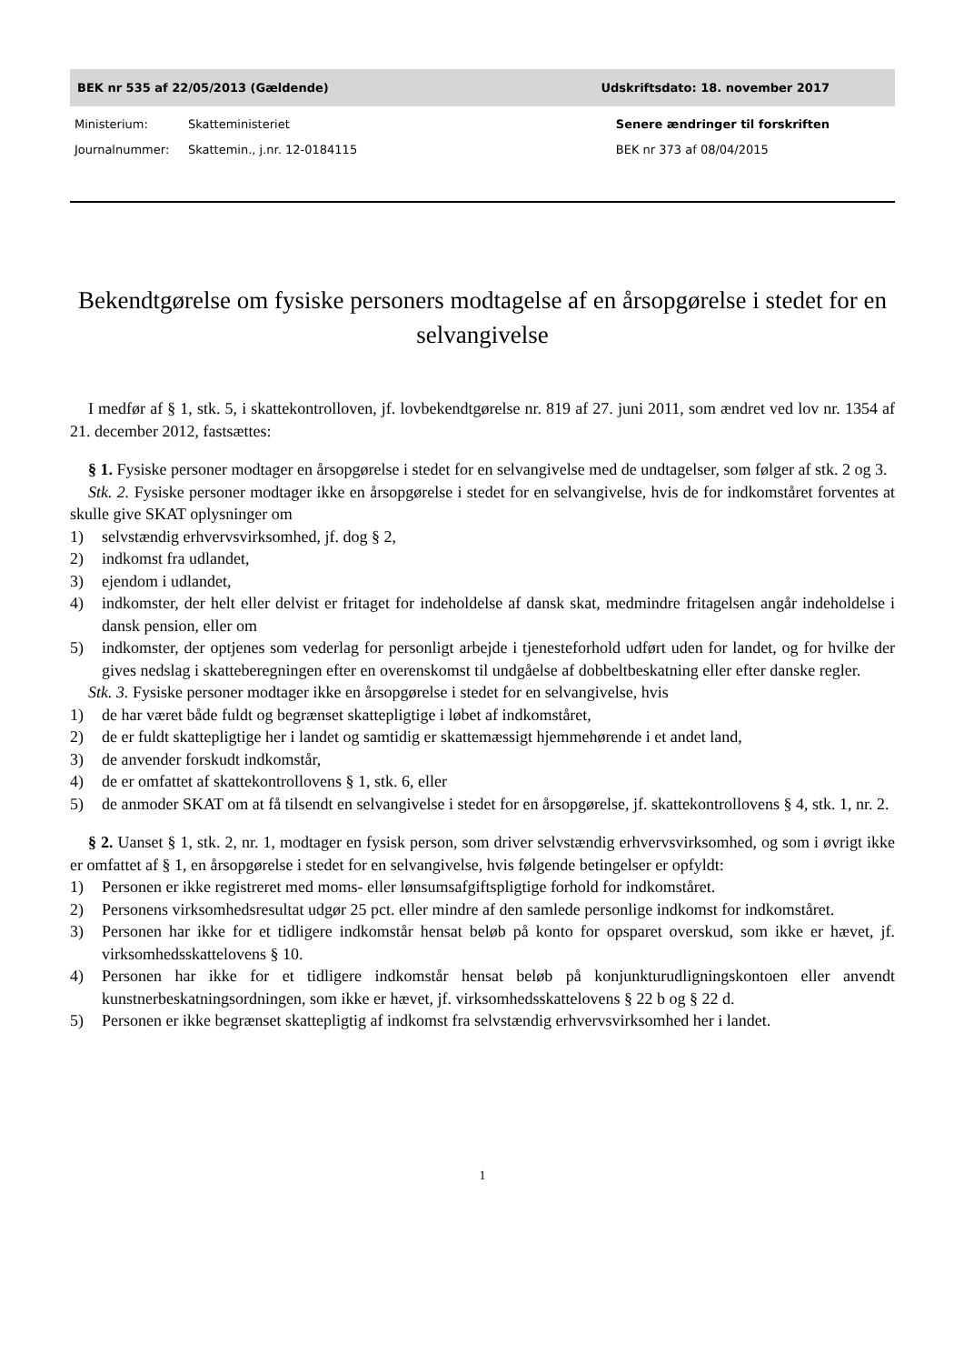BEK nr 535 af 22/05/2013 (Gældende)
Udskriftsdato: 18. november 2017
Ministerium: Skatteministeriet
Journalnummer: Skattemin., j.nr. 12-0184115
Senere ændringer til forskriften
BEK nr 373 af 08/04/2015
Bekendtgørelse om fysiske personers modtagelse af en årsopgørelse i stedet for en selvangivelse
I medfør af § 1, stk. 5, i skattekontrolloven, jf. lovbekendtgørelse nr. 819 af 27. juni 2011, som ændret ved lov nr. 1354 af 21. december 2012, fastsættes:
§ 1. Fysiske personer modtager en årsopgørelse i stedet for en selvangivelse med de undtagelser, som følger af stk. 2 og 3.
Stk. 2. Fysiske personer modtager ikke en årsopgørelse i stedet for en selvangivelse, hvis de for indkomståret forventes at skulle give SKAT oplysninger om
1) selvstændig erhvervsvirksomhed, jf. dog § 2,
2) indkomst fra udlandet,
3) ejendom i udlandet,
4) indkomster, der helt eller delvist er fritaget for indeholdelse af dansk skat, medmindre fritagelsen angår indeholdelse i dansk pension, eller om
5) indkomster, der optjenes som vederlag for personligt arbejde i tjenesteforhold udført uden for landet, og for hvilke der gives nedslag i skatteberegningen efter en overenskomst til undgåelse af dobbeltbeskatning eller efter danske regler.
Stk. 3. Fysiske personer modtager ikke en årsopgørelse i stedet for en selvangivelse, hvis
1) de har været både fuldt og begrænset skattepligtige i løbet af indkomståret,
2) de er fuldt skattepligtige her i landet og samtidig er skattemæssigt hjemmehørende i et andet land,
3) de anvender forskudt indkomstår,
4) de er omfattet af skattekontrollovens § 1, stk. 6, eller
5) de anmoder SKAT om at få tilsendt en selvangivelse i stedet for en årsopgørelse, jf. skattekontrollovens § 4, stk. 1, nr. 2.
§ 2. Uanset § 1, stk. 2, nr. 1, modtager en fysisk person, som driver selvstændig erhvervsvirksomhed, og som i øvrigt ikke er omfattet af § 1, en årsopgørelse i stedet for en selvangivelse, hvis følgende betingelser er opfyldt:
1) Personen er ikke registreret med moms- eller lønsumsafgiftspligtige forhold for indkomståret.
2) Personens virksomhedsresultat udgør 25 pct. eller mindre af den samlede personlige indkomst for indkomståret.
3) Personen har ikke for et tidligere indkomstår hensat beløb på konto for opsparet overskud, som ikke er hævet, jf. virksomhedsskattelovens § 10.
4) Personen har ikke for et tidligere indkomstår hensat beløb på konjunkturudligningskontoen eller anvendt kunstnerbeskatningsordningen, som ikke er hævet, jf. virksomhedsskattelovens § 22 b og § 22 d.
5) Personen er ikke begrænset skattepligtig af indkomst fra selvstændig erhvervsvirksomhed her i landet.
1